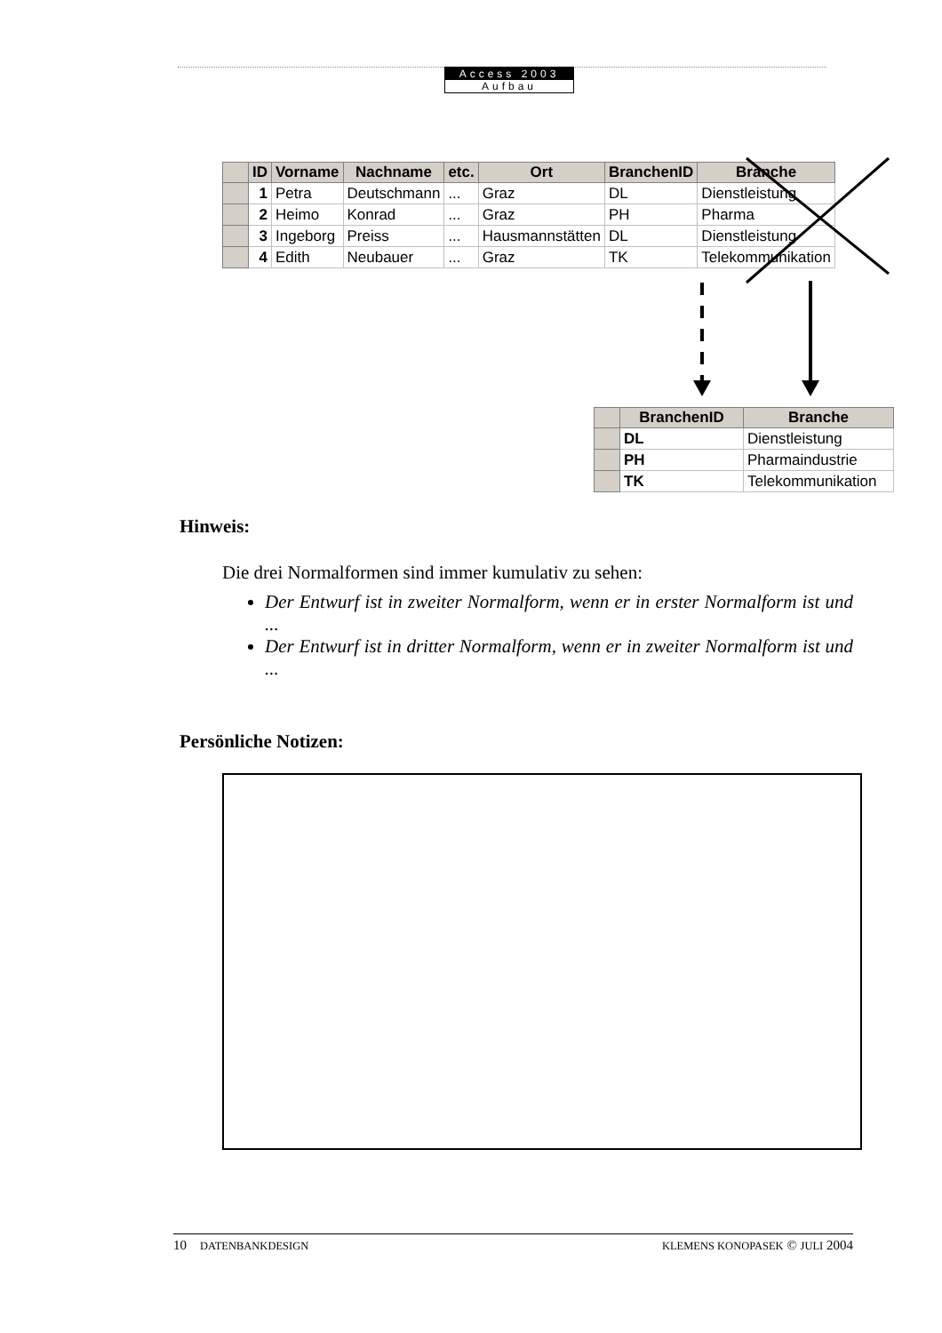Access 2003
Aufbau
| | ID | Vorname | Nachname | etc. | Ort | BranchenID | Branche |
| --- | --- | --- | --- | --- | --- | --- | --- |
| | 1 | Petra | Deutschmann | ... | Graz | DL | Dienstleistung |
| | 2 | Heimo | Konrad | ... | Graz | PH | Pharma |
| | 3 | Ingeborg | Preiss | ... | Hausmannstätten | DL | Dienstleistung |
| | 4 | Edith | Neubauer | ... | Graz | TK | Telekommunikation |
| | BranchenID | Branche |
| --- | --- | --- |
| | DL | Dienstleistung |
| | PH | Pharmaindustrie |
| | TK | Telekommunikation |
Hinweis:
Die drei Normalformen sind immer kumulativ zu sehen:
Der Entwurf ist in zweiter Normalform, wenn er in erster Normalform ist und ...
Der Entwurf ist in dritter Normalform, wenn er in zweiter Normalform ist und ...
Persönliche Notizen:
10 DATENBANKDESIGN KLEMENS KONOPASEK © JULI 2004